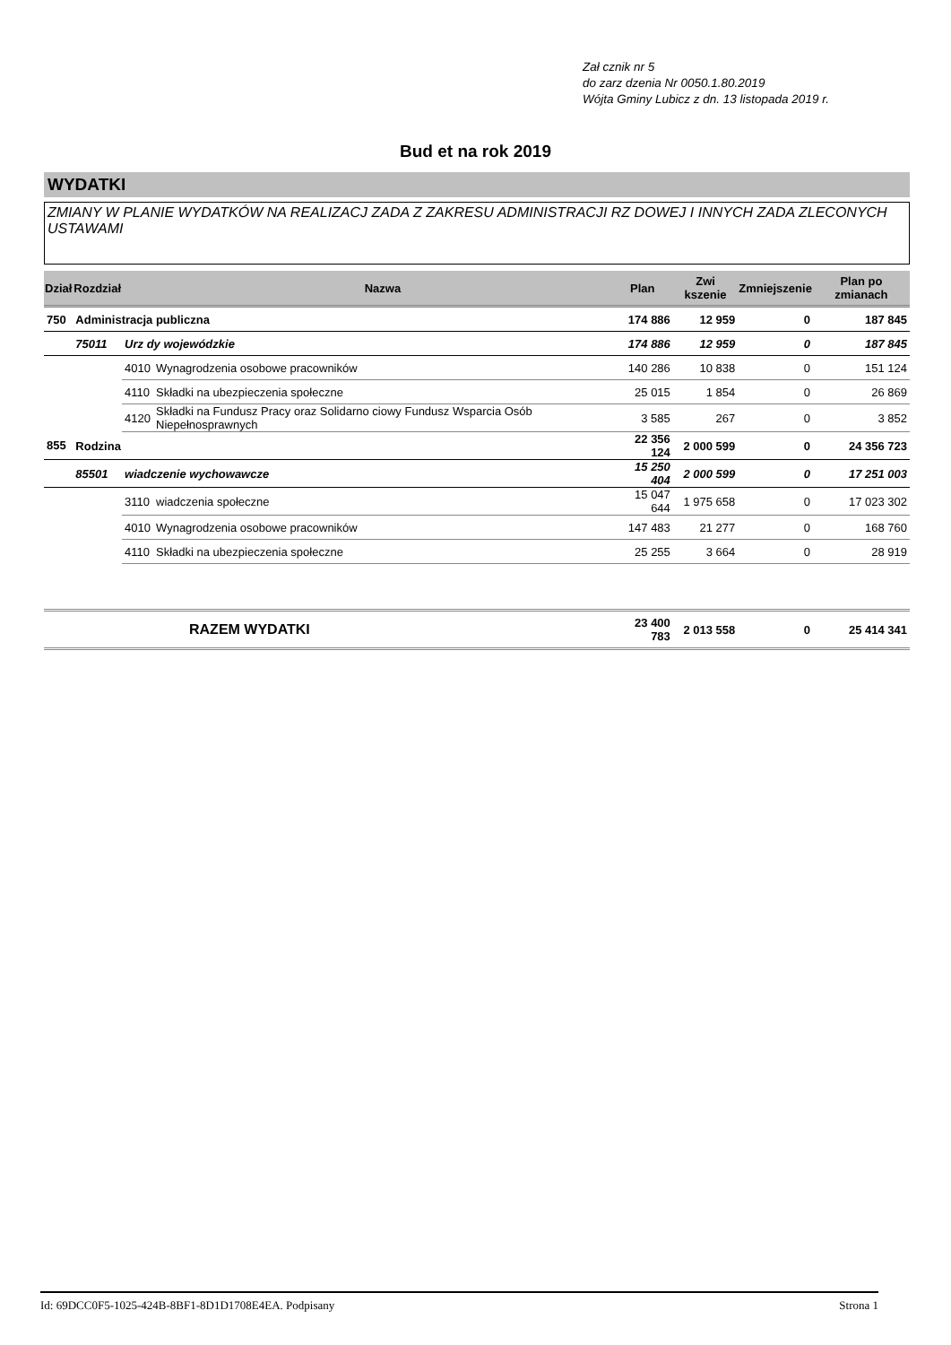Zał cznik nr 5
do zarz dzenia Nr 0050.1.80.2019
Wójta Gminy Lubicz z dn. 13 listopada 2019 r.
Bud et na rok 2019
WYDATKI
ZMIANY W PLANIE WYDATKÓW NA REALIZACJ ZADA Z ZAKRESU ADMINISTRACJI RZ DOWEJ I INNYCH ZADA ZLECONYCH USTAWAMI
| Dział | Rozdział | | Nazwa | Plan | Zwi kszenie | Zmniejszenie | Plan po zmianach |
| --- | --- | --- | --- | --- | --- | --- | --- |
| 750 | Administracja publiczna | | | 174 886 | 12 959 | 0 | 187 845 |
| | 75011 | Urz dy wojewódzkie | | 174 886 | 12 959 | 0 | 187 845 |
| | | 4010 | Wynagrodzenia osobowe pracowników | 140 286 | 10 838 | 0 | 151 124 |
| | | 4110 | Składki na ubezpieczenia społeczne | 25 015 | 1 854 | 0 | 26 869 |
| | | 4120 | Składki na Fundusz Pracy oraz Solidarno ciowy Fundusz Wsparcia Osób Niepełnosprawnych | 3 585 | 267 | 0 | 3 852 |
| 855 | Rodzina | | | 22 356 124 | 2 000 599 | 0 | 24 356 723 |
| | 85501 | wiadczenie wychowawcze | | 15 250 404 | 2 000 599 | 0 | 17 251 003 |
| | | 3110 | wiadczenia społeczne | 15 047 644 | 1 975 658 | 0 | 17 023 302 |
| | | 4010 | Wynagrodzenia osobowe pracowników | 147 483 | 21 277 | 0 | 168 760 |
| | | 4110 | Składki na ubezpieczenia społeczne | 25 255 | 3 664 | 0 | 28 919 |
| | | | RAZEM WYDATKI | 23 400 783 | 2 013 558 | 0 | 25 414 341 |
Id: 69DCC0F5-1025-424B-8BF1-8D1D1708E4EA. Podpisany Strona 1